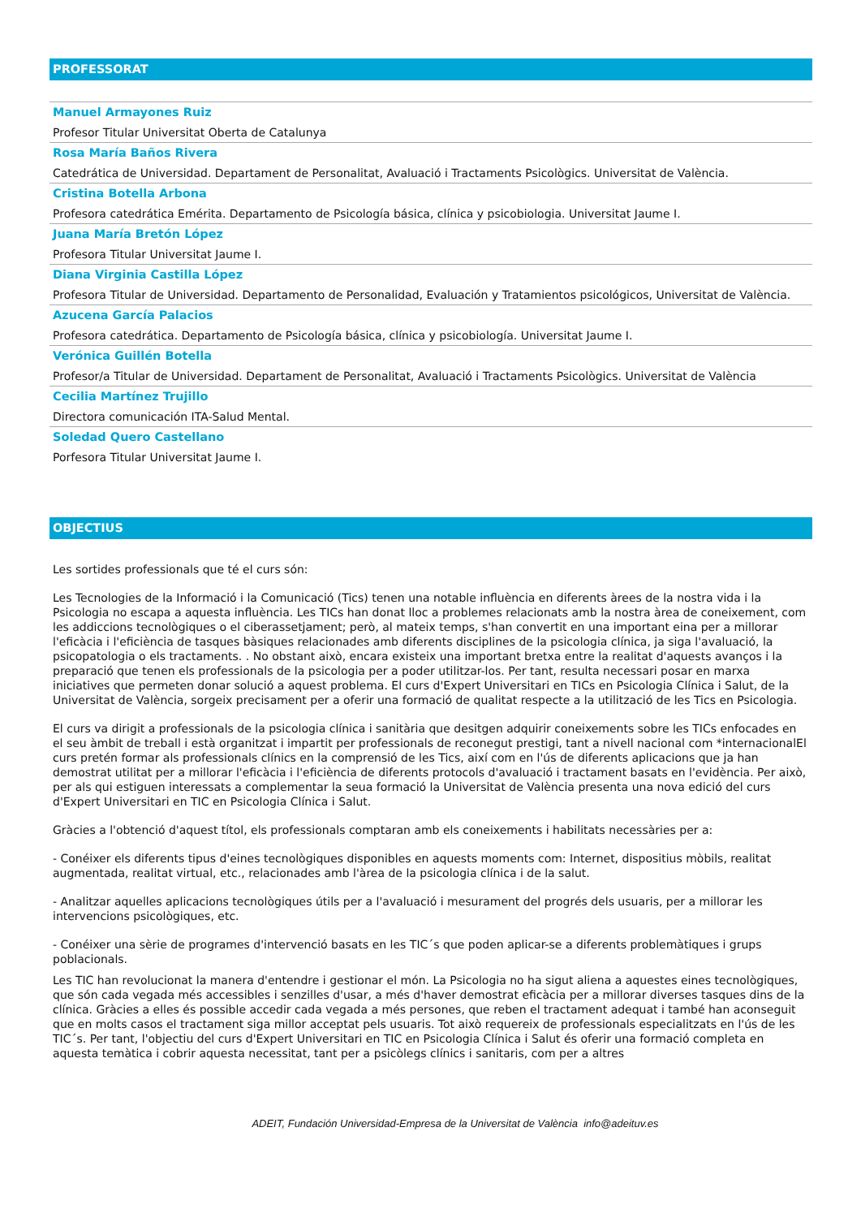PROFESSORAT
Manuel Armayones Ruiz
Profesor Titular Universitat Oberta de Catalunya
Rosa María Baños Rivera
Catedrática de Universidad. Departament de Personalitat, Avaluació i Tractaments Psicològics. Universitat de València.
Cristina Botella Arbona
Profesora catedrática Emérita. Departamento de Psicología básica, clínica y psicobiologia. Universitat Jaume I.
Juana María Bretón López
Profesora Titular Universitat Jaume I.
Diana Virginia Castilla López
Profesora Titular de Universidad. Departamento de Personalidad, Evaluación y Tratamientos psicológicos, Universitat de València.
Azucena García Palacios
Profesora catedrática. Departamento de Psicología básica, clínica y psicobiología. Universitat Jaume I.
Verónica Guillén Botella
Profesor/a Titular de Universidad. Departament de Personalitat, Avaluació i Tractaments Psicològics. Universitat de València
Cecilia Martínez Trujillo
Directora comunicación ITA-Salud Mental.
Soledad Quero Castellano
Porfesora Titular Universitat Jaume I.
OBJECTIUS
Les sortides professionals que té el curs són:
Les Tecnologies de la Informació i la Comunicació (Tics) tenen una notable influència en diferents àrees de la nostra vida i la Psicologia no escapa a aquesta influència. Les TICs han donat lloc a problemes relacionats amb la nostra àrea de coneixement, com les addiccions tecnològiques o el ciberassetjament; però, al mateix temps, s'han convertit en una important eina per a millorar l'eficàcia i l'eficiència de tasques bàsiques relacionades amb diferents disciplines de la psicologia clínica, ja siga l'avaluació, la psicopatologia o els tractaments. . No obstant això, encara existeix una important bretxa entre la realitat d'aquests avanços i la preparació que tenen els professionals de la psicologia per a poder utilitzar-los. Per tant, resulta necessari posar en marxa iniciatives que permeten donar solució a aquest problema. El curs d'Expert Universitari en TICs en Psicologia Clínica i Salut, de la Universitat de València, sorgeix precisament per a oferir una formació de qualitat respecte a la utilització de les Tics en Psicologia.
El curs va dirigit a professionals de la psicologia clínica i sanitària que desitgen adquirir coneixements sobre les TICs enfocades en el seu àmbit de treball i està organitzat i impartit per professionals de reconegut prestigi, tant a nivell nacional com *internacionalEl curs pretén formar als professionals clínics en la comprensió de les Tics, així com en l'ús de diferents aplicacions que ja han demostrat utilitat per a millorar l'eficàcia i l'eficiència de diferents protocols d'avaluació i tractament basats en l'evidència. Per això, per als qui estiguen interessats a complementar la seua formació la Universitat de València presenta una nova edició del curs d'Expert Universitari en TIC en Psicologia Clínica i Salut.
Gràcies a l'obtenció d'aquest títol, els professionals comptaran amb els coneixements i habilitats necessàries per a:
- Conéixer els diferents tipus d'eines tecnològiques disponibles en aquests moments com: Internet, dispositius mòbils, realitat augmentada, realitat virtual, etc., relacionades amb l'àrea de la psicologia clínica i de la salut.
- Analitzar aquelles aplicacions tecnològiques útils per a l'avaluació i mesurament del progrés dels usuaris, per a millorar les intervencions psicològiques, etc.
- Conéixer una sèrie de programes d'intervenció basats en les TIC´s que poden aplicar-se a diferents problemàtiques i grups poblacionals.
Les TIC han revolucionat la manera d'entendre i gestionar el món. La Psicologia no ha sigut aliena a aquestes eines tecnològiques, que són cada vegada més accessibles i senzilles d'usar, a més d'haver demostrat eficàcia per a millorar diverses tasques dins de la clínica. Gràcies a elles és possible accedir cada vegada a més persones, que reben el tractament adequat i també han aconseguit que en molts casos el tractament siga millor acceptat pels usuaris. Tot això requereix de professionals especialitzats en l'ús de les TIC´s. Per tant, l'objectiu del curs d'Expert Universitari en TIC en Psicologia Clínica i Salut és oferir una formació completa en aquesta temàtica i cobrir aquesta necessitat, tant per a psicòlegs clínics i sanitaris, com per a altres
ADEIT, Fundación Universidad-Empresa de la Universitat de València info@adeituv.es